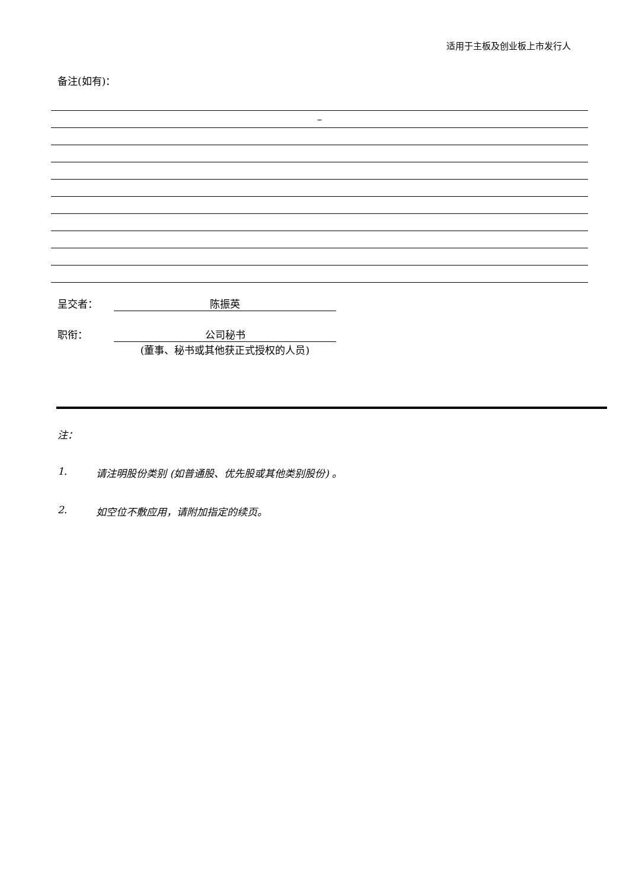适用于主板及创业板上市发行人
备注(如有)：
–
呈交者： 陈振英
职衔： 公司秘书
(董事、秘书或其他获正式授权的人员)
注：
1. 请注明股份类别 (如普通股、优先股或其他类别股份) 。
2. 如空位不敷应用，请附加指定的续页。